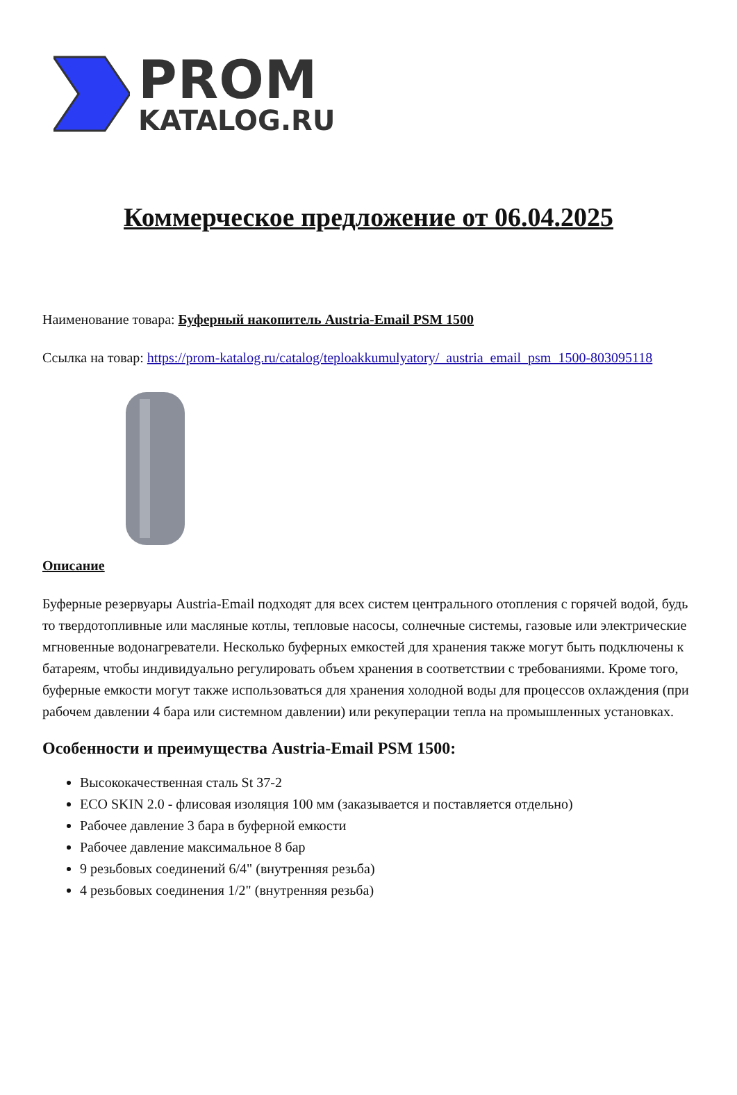PROM
KATALOG.RU
Коммерческое предложение от 06.04.2025
Наименование товара: Буферный накопитель Austria-Email PSM 1500
Ссылка на товар: https://prom-katalog.ru/catalog/teploakkumulyatory/_austria_email_psm_1500-803095118
Описание
Буферные резервуары Austria-Email подходят для всех систем центрального отопления с горячей водой, будь то твердотопливные или масляные котлы, тепловые насосы, солнечные системы, газовые или электрические мгновенные водонагреватели. Несколько буферных емкостей для хранения также могут быть подключены к батареям, чтобы индивидуально регулировать объем хранения в соответствии с требованиями. Кроме того, буферные емкости могут также использоваться для хранения холодной воды для процессов охлаждения (при рабочем давлении 4 бара или системном давлении) или рекуперации тепла на промышленных установках.
Особенности и преимущества Austria-Email PSM 1500:
Высококачественная сталь St 37-2
ECO SKIN 2.0 - флисовая изоляция 100 мм (заказывается и поставляется отдельно)
Рабочее давление 3 бара в буферной емкости
Рабочее давление максимальное 8 бар
9 резьбовых соединений 6/4" (внутренняя резьба)
4 резьбовых соединения 1/2" (внутренняя резьба)